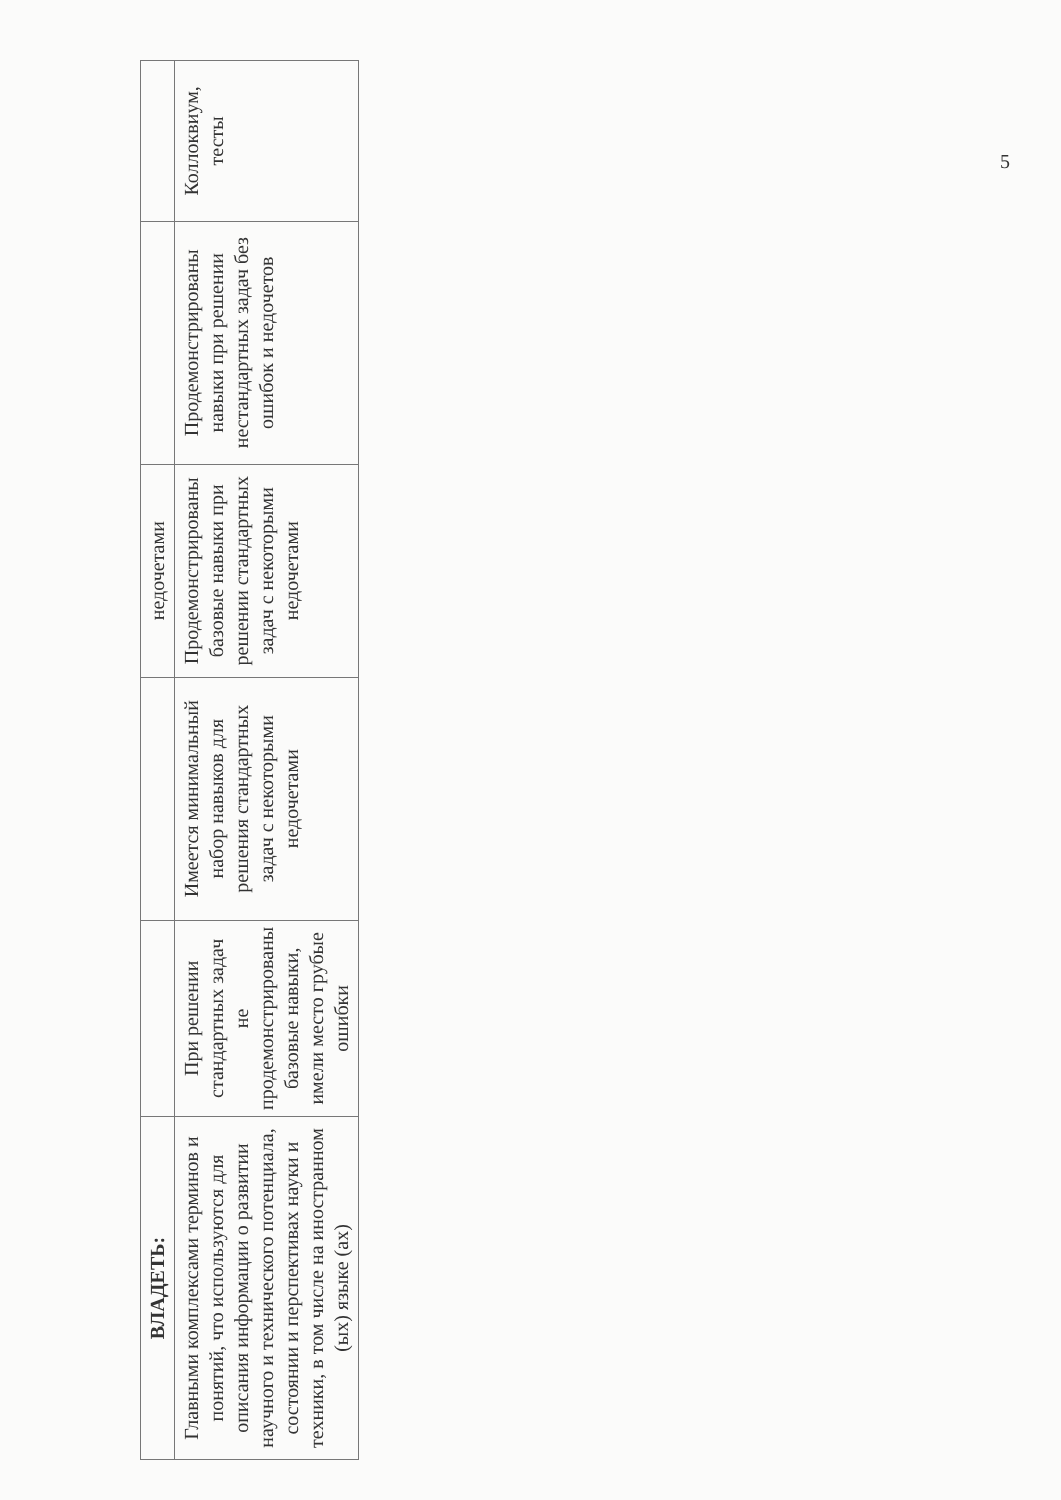| ВЛАДЕТЬ: | | | недочетами | | |
| Главными комплексами терминов и понятий, что используются для описания информации о развитии научного и технического потенциала, состоянии и перспективах науки и техники, в том числе на иностранном (ых) языке (ах) | При решении стандартных задач не продемонстрированы базовые навыки, имели место грубые ошибки | Имеется минимальный набор навыков для решения стандартных задач с некоторыми недочетами | Продемонстрированы базовые навыки при решении стандартных задач с некоторыми недочетами | Продемонстрированы навыки при решении нестандартных задач без ошибок и недочетов | Коллоквиум, тесты |
5